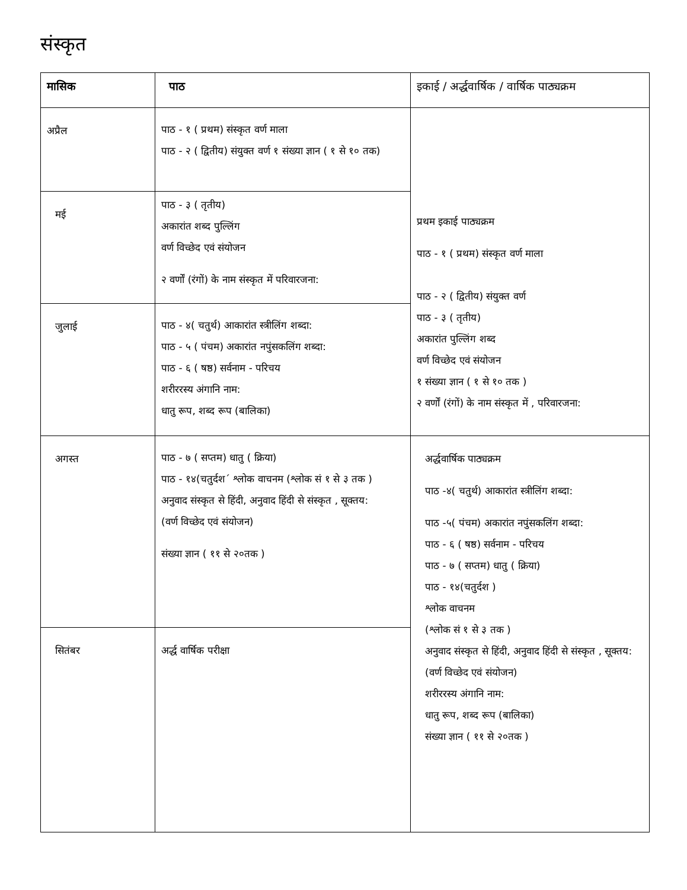संस्कृत
| मासिक | पाठ | इकाई / अर्द्धवार्षिक / वार्षिक पाठ्यक्रम |
| --- | --- | --- |
| अप्रैल | पाठ - १ ( प्रथम) संस्कृत वर्ण माला पाठ - २ ( द्वितीय) संयुक्त वर्ण १ संख्या ज्ञान ( १ से १० तक) | प्रथम इकाई पाठ्यक्रम पाठ - १ ( प्रथम) संस्कृत वर्ण माला पाठ - २ ( द्वितीय) संयुक्त वर्ण पाठ - ३ ( तृतीय) अकारांत पुल्लिंग शब्द वर्ण विच्छेद एवं संयोजन १ संख्या ज्ञान ( १ से १० तक ) २ वर्णों (रंगों) के नाम संस्कृत में , परिवारजना: |
| मई | पाठ - ३ ( तृतीय) अकारांत शब्द पुल्लिंग वर्ण विच्छेद एवं संयोजन २ वर्णों (रंगों) के नाम संस्कृत में परिवारजना: | |
| जुलाई | पाठ - ४( चतुर्थ) आकारांत स्त्रीलिंग शब्दा: पाठ - ५ ( पंचम) अकारांत नपुंसकलिंग शब्दा: पाठ - ६ ( षष्ठ) सर्वनाम - परिचय शरीररस्य अंगानि नाम: धातु रूप, शब्द रूप (बालिका) | |
| अगस्त | पाठ - ७ ( सप्तम) धातु ( क्रिया) पाठ - १४(चतुर्दश´ श्लोक वाचनम (श्लोक सं १ से ३ तक ) अनुवाद संस्कृत से हिंदी, अनुवाद हिंदी से संस्कृत , सूक्तय: (वर्ण विच्छेद एवं संयोजन) संख्या ज्ञान ( ११ से २०तक ) | अर्द्धवार्षिक पाठ्यक्रम पाठ -४( चतुर्थ) आकारांत स्त्रीलिंग शब्दा: पाठ -५( पंचम) अकारांत नपुंसकलिंग शब्दा: पाठ - ६ ( षष्ठ) सर्वनाम - परिचय पाठ - ७ ( सप्तम) धातु ( क्रिया) पाठ - १४(चतुर्दश ) श्लोक वाचनम (श्लोक सं १ से ३ तक ) अनुवाद संस्कृत से हिंदी, अनुवाद हिंदी से संस्कृत , सूक्तय: (वर्ण विच्छेद एवं संयोजन) शरीररस्य अंगानि नाम: धातु रूप, शब्द रूप (बालिका) संख्या ज्ञान ( ११ से २०तक ) |
| सितंबर | अर्द्ध वार्षिक परीक्षा | |